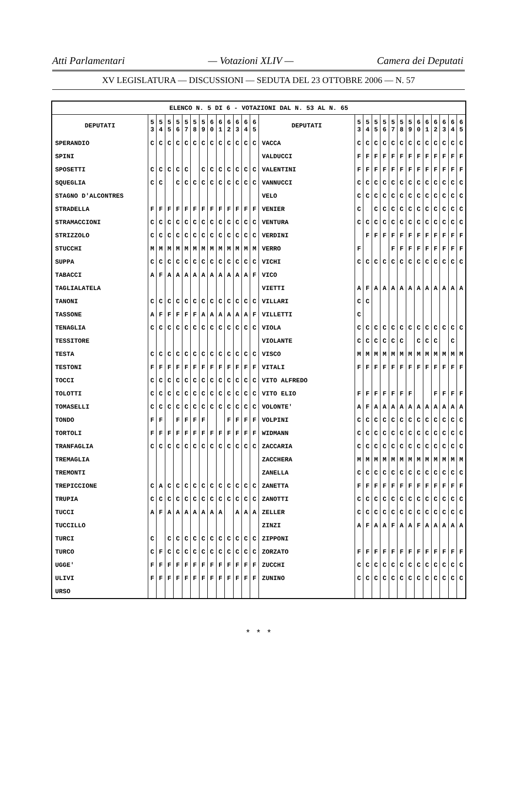Atti Parlamentari — Votazioni XLIV — Camera dei Deputati
XV LEGISLATURA — DISCUSSIONI — SEDUTA DEL 23 OTTOBRE 2006 — N. 57
| ELENCO N. 5 DI 6 - VOTAZIONI DAL N. 53 AL N. 65 | | | | | | | | | | | | | | | | | | | | | | | | | | | |
| --- | --- | --- | --- | --- | --- | --- | --- | --- | --- | --- | --- | --- | --- | --- | --- | --- | --- | --- | --- | --- | --- | --- | --- | --- | --- | --- | --- |
| DEPUTATI | 5 3 | 5 4 | 5 5 | 5 6 | 5 7 | 5 8 | 5 9 | 6 0 | 6 1 | 6 2 | 6 3 | 6 4 | 6 5 | DEPUTATI | 5 3 | 5 4 | 5 5 | 5 6 | 5 7 | 5 8 | 5 9 | 6 0 | 6 1 | 6 2 | 6 3 | 6 4 | 6 5 |
| SPERANDIO | C | C | C | C | C | C | C | C | C | C | C | C | C | VACCA | C | C | C | C | C | C | C | C | C | C | C | C | C |
| SPINI | | | | | | | | | | | | | | VALDUCCI | F | F | F | F | F | F | F | F | F | F | F | F | F |
| SPOSETTI | C | C | C | C | C | | C | C | C | C | C | C | C | VALENTINI | F | F | F | F | F | F | F | F | F | F | F | F | F |
| SQUEGLIA | C | C | | C | C | C | C | C | C | C | C | C | C | VANNUCCI | C | C | C | C | C | C | C | C | C | C | C | C | C |
| STAGNO D'ALCONTRES | | | | | | | | | | | | | | VELO | C | C | C | C | C | C | C | C | C | C | C | C | C |
| STRADELLA | F | F | F | F | F | F | F | F | F | F | F | F | F | VENIER | C | | C | C | C | C | C | C | C | C | C | C | C |
| STRAMACCIONI | C | C | C | C | C | C | C | C | C | C | C | C | C | VENTURA | C | C | C | C | C | C | C | C | C | C | C | C | C |
| STRIZZOLO | C | C | C | C | C | C | C | C | C | C | C | C | C | VERDINI | | F | F | F | F | F | F | F | F | F | F | F | F |
| STUCCHI | M | M | M | M | M | M | M | M | M | M | M | M | M | VERRO | F | | | | F | F | F | F | F | F | F | F | F |
| SUPPA | C | C | C | C | C | C | C | C | C | C | C | C | C | VICHI | C | C | C | C | C | C | C | C | C | C | C | C | C |
| TABACCI | A | F | A | A | A | A | A | A | A | A | A | A | F | VICO | | | | | | | | | | | | | |
| TAGLIALATELA | | | | | | | | | | | | | | VIETTI | A | F | A | A | A | A | A | A | A | A | A | A | A |
| TANONI | C | C | C | C | C | C | C | C | C | C | C | C | C | VILLARI | C | C | | | | | | | | | | | |
| TASSONE | A | F | F | F | F | F | A | A | A | A | A | A | F | VILLETTI | C | | | | | | | | | | | | |
| TENAGLIA | C | C | C | C | C | C | C | C | C | C | C | C | C | VIOLA | C | C | C | C | C | C | C | C | C | C | C | C | C |
| TESSITORE | | | | | | | | | | | | | | VIOLANTE | C | C | C | C | C | C | | C | C | C | | C | |
| TESTA | C | C | C | C | C | C | C | C | C | C | C | C | C | VISCO | M | M | M | M | M | M | M | M | M | M | M | M | M |
| TESTONI | F | F | F | F | F | F | F | F | F | F | F | F | F | VITALI | F | F | F | F | F | F | F | F | F | F | F | F | F |
| TOCCI | C | C | C | C | C | C | C | C | C | C | C | C | C | VITO ALFREDO | | | | | | | | | | | | | |
| TOLOTTI | C | C | C | C | C | C | C | C | C | C | C | C | C | VITO ELIO | F | F | F | F | F | F | F | | | F | F | F | F |
| TOMASELLI | C | C | C | C | C | C | C | C | C | C | C | C | C | VOLONTE' | A | F | A | A | A | A | A | A | A | A | A | A | A |
| TONDO | F | F | | F | F | F | F | | | F | F | F | F | VOLPINI | C | C | C | C | C | C | C | C | C | C | C | C | C |
| TORTOLI | F | F | F | F | F | F | F | F | F | F | F | F | F | WIDMANN | C | C | C | C | C | C | C | C | C | C | C | C | C |
| TRANFAGLIA | C | C | C | C | C | C | C | C | C | C | C | C | C | ZACCARIA | C | C | C | C | C | C | C | C | C | C | C | C | C |
| TREMAGLIA | | | | | | | | | | | | | | ZACCHERA | M | M | M | M | M | M | M | M | M | M | M | M | M |
| TREMONTI | | | | | | | | | | | | | | ZANELLA | C | C | C | C | C | C | C | C | C | C | C | C | C |
| TREPICCIONE | C | A | C | C | C | C | C | C | C | C | C | C | C | ZANETTA | F | F | F | F | F | F | F | F | F | F | F | F | F |
| TRUPIA | C | C | C | C | C | C | C | C | C | C | C | C | C | ZANOTTI | C | C | C | C | C | C | C | C | C | C | C | C | C |
| TUCCI | A | F | A | A | A | A | A | A | A | | A | A | A | ZELLER | C | C | C | C | C | C | C | C | C | C | C | C | C |
| TUCCILLO | | | | | | | | | | | | | | ZINZI | A | F | A | A | F | A | A | F | A | A | A | A | A |
| TURCI | C | | C | C | C | C | C | C | C | C | C | C | C | ZIPPONI | | | | | | | | | | | | | |
| TURCO | C | F | C | C | C | C | C | C | C | C | C | C | C | ZORZATO | F | F | F | F | F | F | F | F | F | F | F | F | F |
| UGGE' | F | F | F | F | F | F | F | F | F | F | F | F | F | ZUCCHI | C | C | C | C | C | C | C | C | C | C | C | C | C |
| ULIVI | F | F | F | F | F | F | F | F | F | F | F | F | F | ZUNINO | C | C | C | C | C | C | C | C | C | C | C | C | C |
| URSO | | | | | | | | | | | | | | | | | | | | | | | | | | | |
* * *